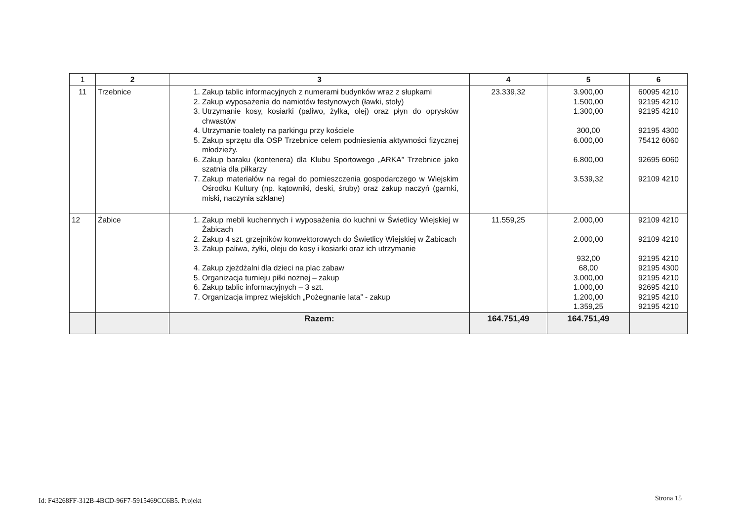| 1 | 2 | 3 | 4 | 5 | 6 |
| --- | --- | --- | --- | --- | --- |
| 11 | Trzebnice | 1. Zakup tablic informacyjnych z numerami budynków wraz z słupkami 2. Zakup wyposażenia do namiotów festynowych (ławki, stoły) 3. Utrzymanie kosy, kosiarki (paliwo, żyłka, olej) oraz płyn do oprysków chwastów 4. Utrzymanie toalety na parkingu przy kościele 5. Zakup sprzętu dla OSP Trzebnice celem podniesienia aktywności fizycznej młodzieży. 6. Zakup baraku (kontenera) dla Klubu Sportowego „ARKA” Trzebnice jako szatnia dla piłkarzy 7. Zakup materiałów na regał do pomieszczenia gospodarczego w Wiejskim Ośrodku Kultury (np. kątowniki, deski, śruby) oraz zakup naczyń (garnki, miski, naczynia szklane) | 23.339,32 | 3.900,00 1.500,00 1.300,00 300,00 6.000,00 6.800,00 3.539,32 | 60095 4210 92195 4210 92195 4210 92195 4300 75412 6060 92695 6060 92109 4210 |
| 12 | Żabice | 1. Zakup mebli kuchennych i wyposażenia do kuchni w Świetlicy Wiejskiej w Żabicach 2. Zakup 4 szt. grzejników konwektorowych do Świetlicy Wiejskiej w Żabicach 3. Zakup paliwa, żyłki, oleju do kosy i kosiarki oraz ich utrzymanie 4. Zakup zjeżdżalni dla dzieci na plac zabaw 5. Organizacja turnieju piłki nożnej – zakup 6. Zakup tablic informacyjnych – 3 szt. 7. Organizacja imprez wiejskich „Pożegnanie lata” - zakup | 11.559,25 | 2.000,00 2.000,00 932,00 68,00 3.000,00 1.000,00 1.200,00 1.359,25 | 92109 4210 92109 4210 92195 4210 92195 4300 92195 4210 92695 4210 92195 4210 92195 4210 |
| | | Razem: | 164.751,49 | 164.751,49 | |
Id: F43268FF-312B-4BCD-96F7-5915469CC6B5. Projekt
Strona 15